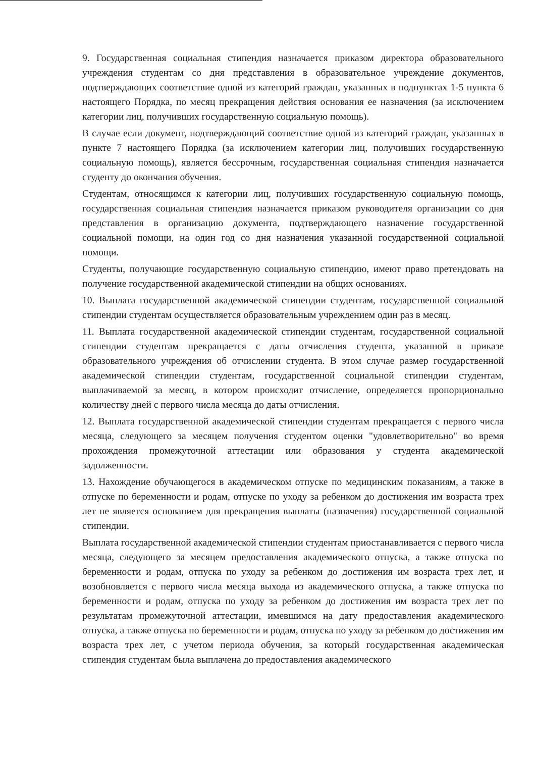9. Государственная социальная стипендия назначается приказом директора образовательного учреждения студентам со дня представления в образовательное учреждение документов, подтверждающих соответствие одной из категорий граждан, указанных в подпунктах 1-5 пункта 6 настоящего Порядка, по месяц прекращения действия основания ее назначения (за исключением категории лиц, получивших государственную социальную помощь).
В случае если документ, подтверждающий соответствие одной из категорий граждан, указанных в пункте 7 настоящего Порядка (за исключением категории лиц, получивших государственную социальную помощь), является бессрочным, государственная социальная стипендия назначается студенту до окончания обучения.
Студентам, относящимся к категории лиц, получивших государственную социальную помощь, государственная социальная стипендия назначается приказом руководителя организации со дня представления в организацию документа, подтверждающего назначение государственной социальной помощи, на один год со дня назначения указанной государственной социальной помощи.
Студенты, получающие государственную социальную стипендию, имеют право претендовать на получение государственной академической стипендии на общих основаниях.
10. Выплата государственной академической стипендии студентам, государственной социальной стипендии студентам осуществляется образовательным учреждением один раз в месяц.
11. Выплата государственной академической стипендии студентам, государственной социальной стипендии студентам прекращается с даты отчисления студента, указанной в приказе образовательного учреждения об отчислении студента. В этом случае размер государственной академической стипендии студентам, государственной социальной стипендии студентам, выплачиваемой за месяц, в котором происходит отчисление, определяется пропорционально количеству дней с первого числа месяца до даты отчисления.
12. Выплата государственной академической стипендии студентам прекращается с первого числа месяца, следующего за месяцем получения студентом оценки "удовлетворительно" во время прохождения промежуточной аттестации или образования у студента академической задолженности.
13. Нахождение обучающегося в академическом отпуске по медицинским показаниям, а также в отпуске по беременности и родам, отпуске по уходу за ребенком до достижения им возраста трех лет не является основанием для прекращения выплаты (назначения) государственной социальной стипендии.
Выплата государственной академической стипендии студентам приостанавливается с первого числа месяца, следующего за месяцем предоставления академического отпуска, а также отпуска по беременности и родам, отпуска по уходу за ребенком до достижения им возраста трех лет, и возобновляется с первого числа месяца выхода из академического отпуска, а также отпуска по беременности и родам, отпуска по уходу за ребенком до достижения им возраста трех лет по результатам промежуточной аттестации, имевшимся на дату предоставления академического отпуска, а также отпуска по беременности и родам, отпуска по уходу за ребенком до достижения им возраста трех лет, с учетом периода обучения, за который государственная академическая стипендия студентам была выплачена до предоставления академического